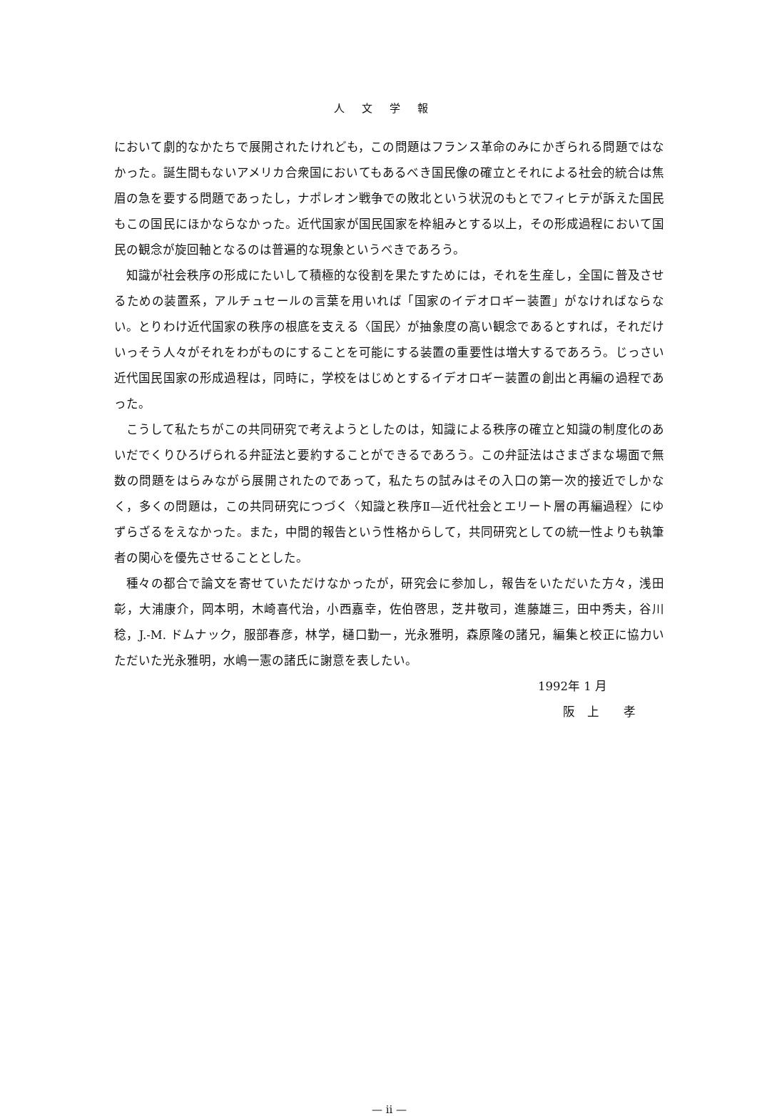人文学報
において劇的なかたちで展開されたけれども，この問題はフランス革命のみにかぎられる問題ではなかった。誕生間もないアメリカ合衆国においてもあるべき国民像の確立とそれによる社会的統合は焦眉の急を要する問題であったし，ナポレオン戦争での敗北という状況のもとでフィヒテが訴えた国民もこの国民にほかならなかった。近代国家が国民国家を枠組みとする以上，その形成過程において国民の観念が旋回軸となるのは普遍的な現象というべきであろう。
知識が社会秩序の形成にたいして積極的な役割を果たすためには，それを生産し，全国に普及させるための装置系，アルチュセールの言葉を用いれば「国家のイデオロギー装置」がなければならない。とりわけ近代国家の秩序の根底を支える〈国民〉が抽象度の高い観念であるとすれば，それだけいっそう人々がそれをわがものにすることを可能にする装置の重要性は増大するであろう。じっさい近代国民国家の形成過程は，同時に，学校をはじめとするイデオロギー装置の創出と再編の過程であった。
こうして私たちがこの共同研究で考えようとしたのは，知識による秩序の確立と知識の制度化のあいだでくりひろげられる弁証法と要約することができるであろう。この弁証法はさまざまな場面で無数の問題をはらみながら展開されたのであって，私たちの試みはその入口の第一次的接近でしかなく，多くの問題は，この共同研究につづく〈知識と秩序Ⅱ—近代社会とエリート層の再編過程〉にゆずらざるをえなかった。また，中間的報告という性格からして，共同研究としての統一性よりも執筆者の関心を優先させることとした。
種々の都合で論文を寄せていただけなかったが，研究会に参加し，報告をいただいた方々，浅田彰，大浦康介，岡本明，木崎喜代治，小西嘉幸，佐伯啓思，芝井敬司，進藤雄三，田中秀夫，谷川稔，J.-M. ドムナック，服部春彦，林学，樋口勤一，光永雅明，森原隆の諸兄，編集と校正に協力いただいた光永雅明，水嶋一憲の諸氏に謝意を表したい。
1992年 1 月
阪　上　　孝
— ii —